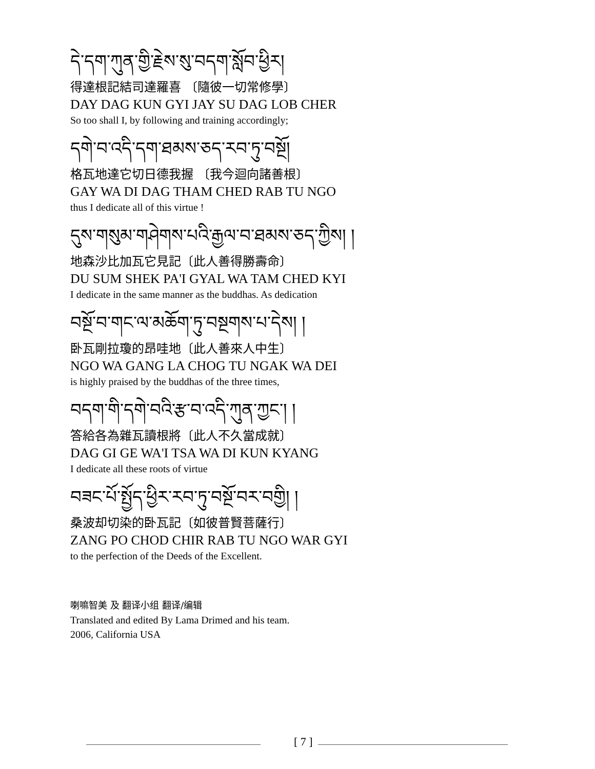དེ་དག་ཀུན་གྱི་རྗེས་སུ་བདག་སློབ་ཕྱིར།
得達根記結司達羅喜 〔隨彼一切常修學〕
DAY DAG KUN GYI JAY SU DAG LOB CHER
So too shall I, by following and training accordingly;
དགེ་བ་འདི་དག་ཐམས་ཅད་རབ་ཏུ་བསྔོ།
格瓦地達它切日德我握 〔我今迴向諸善根〕
GAY WA DI DAG THAM CHED RAB TU NGO
thus I dedicate all of this virtue !
དུས་གསུམ་གཤེགས་པའི་རྒྱལ་བ་ཐམས་ཅད་ཀྱིས། །
地森沙比加瓦它見記〔此人善得勝壽命〕
DU SUM SHEK PA'I GYAL WA TAM CHED KYI
I dedicate in the same manner as the buddhas. As dedication
བསྔོ་བ་གང་ལ་མཆོག་ཏུ་བསྔགས་པ་དེས། །
卧瓦剛拉瓊的昂哇地〔此人善來人中生〕
NGO WA GANG LA CHOG TU NGAK WA DEI
is highly praised by the buddhas of the three times,
བདག་གི་དགེ་བའི་རྩ་བ་འདི་ཀུན་ཀྱང་། །
答給各為雜瓦讀根將〔此人不久當成就〕
DAG GI GE WA'I TSA WA DI KUN KYANG
I dedicate all these roots of virtue
བཟང་པོ་སྤྱོད་ཕྱིར་རབ་ཏུ་བསྔོ་བར་བགྱི། །
桑波却切染的卧瓦記〔如彼普賢菩薩行〕
ZANG PO CHOD CHIR RAB TU NGO WAR GYI
to the perfection of the Deeds of the Excellent.
喇嘛智美 及 翻译小组 翻译/编辑
Translated and edited By Lama Drimed and his team.
2006, California USA
[ 7 ]